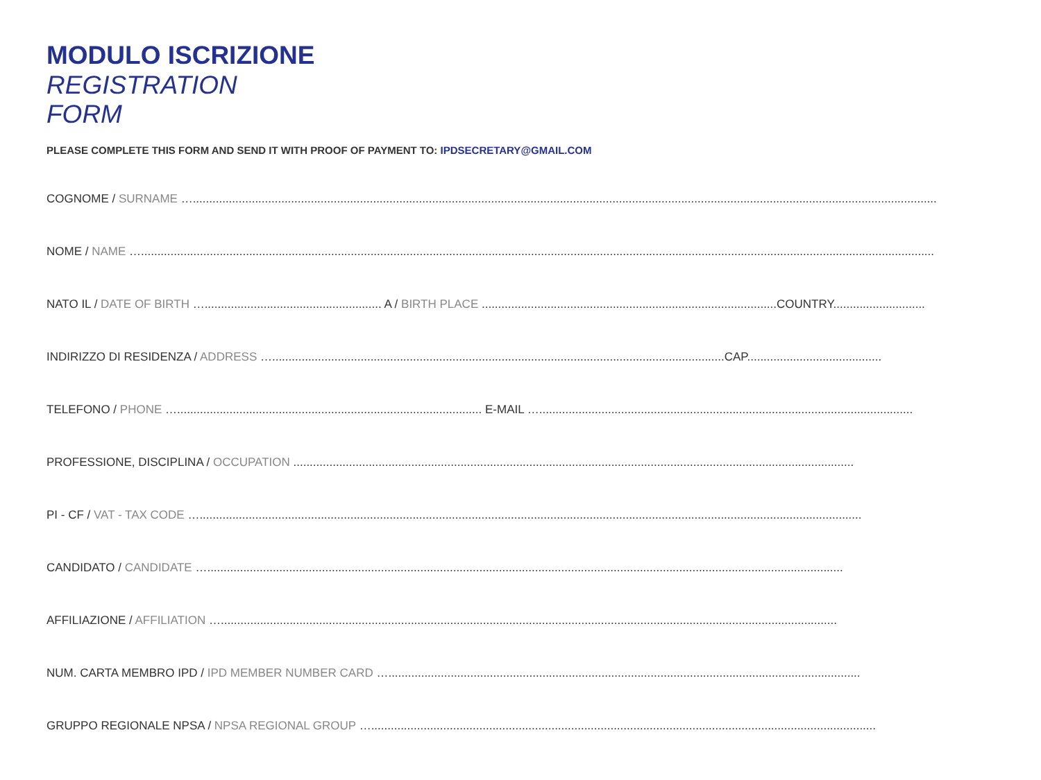MODULO ISCRIZIONE
REGISTRATION
FORM
PLEASE COMPLETE THIS FORM AND SEND IT WITH PROOF OF PAYMENT TO: IPDSECRETARY@GMAIL.COM
COGNOME / SURNAME …...................................................................................................................................................................................................................................
NOME / NAME …..................................................................................................................................................................................................................................................
NATO IL / DATE OF BIRTH …...................................................... A / BIRTH PLACE ..........................................................................................COUNTRY............................
INDIRIZZO DI RESIDENZA / ADDRESS …..........................................................................................................................................CAP.........................................
TELEFONO / PHONE …............................................................................................. E-MAIL …..................................................................................................................
PROFESSIONE, DISCIPLINA / OCCUPATION ...........................................................................................................................................................................
PI - CF / VAT - TAX CODE …..........................................................................................................................................................................................................
CANDIDATO / CANDIDATE …..................................................................................................................................................................................................
AFFILIAZIONE / AFFILIATION …............................................................................................................................................................................................
NUM. CARTA MEMBRO IPD / IPD MEMBER NUMBER CARD …................................................................................................................................................
GRUPPO REGIONALE NPSA / NPSA REGIONAL GROUP …..........................................................................................................................................................